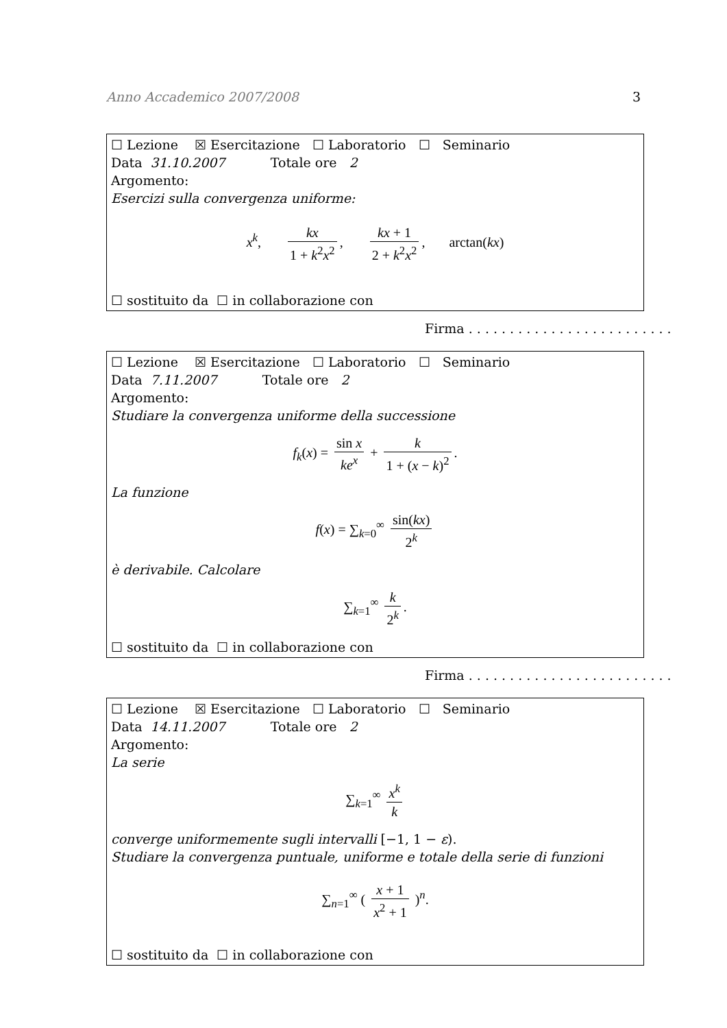Anno Accademico 2007/2008 3
☐ Lezione ☒ Esercitazione ☐ Laboratorio ☐ Seminario
Data 31.10.2007 Totale ore 2
Argomento:
Esercizi sulla convergenza uniforme:
x<sup>k</sup>, kx 1 + k<sup>2</sup>x<sup>2</sup>, kx + 1 2 + k<sup>2</sup>x<sup>2</sup>, arctan(kx)
☐ sostituito da ☐ in collaborazione con
Firma . . . . . . . . . . . . . . . . . . . . . . . . .
☐ Lezione ☒ Esercitazione ☐ Laboratorio ☐ Seminario
Data 7.11.2007 Totale ore 2
Argomento:
Studiare la convergenza uniforme della successione
f<sub>k</sub>(x) = sin x ke<sup>x</sup> + k 1 + (x − k)<sup>2</sup>.
La funzione
f(x) = ∑<sub>k=0</sub><sup>∞</sup> sin(kx) 2<sup>k</sup>
è derivabile. Calcolare
∑<sub>k=1</sub><sup>∞</sup> k 2<sup>k</sup>.
☐ sostituito da ☐ in collaborazione con
Firma . . . . . . . . . . . . . . . . . . . . . . . . .
☐ Lezione ☒ Esercitazione ☐ Laboratorio ☐ Seminario
Data 14.11.2007 Totale ore 2
Argomento:
La serie
∑<sub>k=1</sub><sup>∞</sup> x<sup>k</sup> k
converge uniformemente sugli intervalli [−1, 1 − ε).
Studiare la convergenza puntuale, uniforme e totale della serie di funzioni
∑<sub>n=1</sub><sup>∞</sup> ( x + 1 x<sup>2</sup> + 1 )<sup>n</sup>.
☐ sostituito da ☐ in collaborazione con